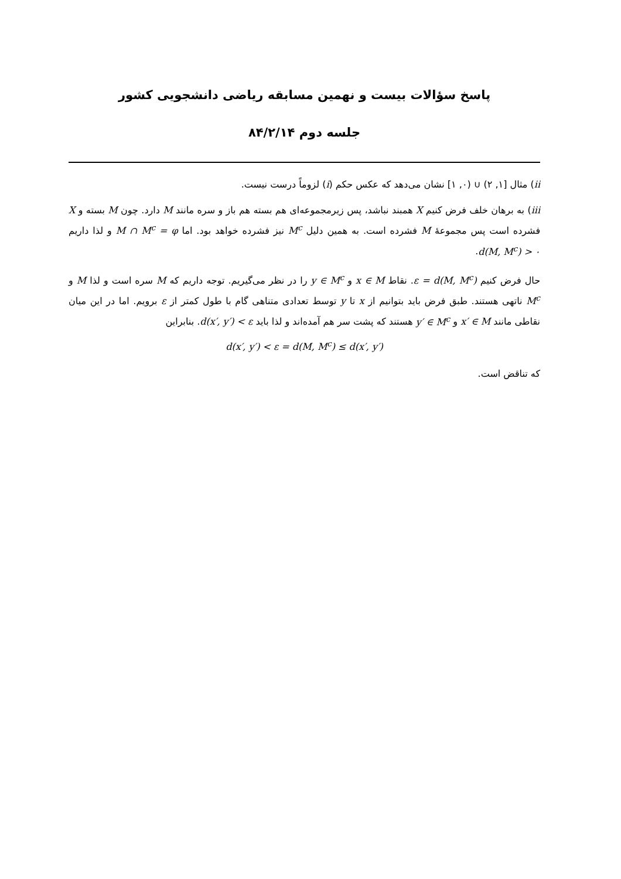پاسخ سؤالات بیست و نهمین مسابقه ریاضی دانشجویی کشور
جلسه دوم ۸۴/۲/۱۴
ii) مثال [۱, ۲) ∪ (۰, ۱] نشان می‌دهد که عکس حکم (i) لزوماً درست نیست.
iii) به برهان خلف فرض کنیم X همبند نباشد، پس زیرمجموعه‌ای هم بسته هم باز و سره مانند M دارد. چون M بسته و X فشرده است پس مجموعهٔ M فشرده است. به همین دلیل M<sup>c</sup> نیز فشرده خواهد بود. اما M ∩ M<sup>c</sup> = φ و لذا داریم d(M, M<sup>c</sup>) > ۰.
حال فرض کنیم ε = d(M, M<sup>c</sup>). نقاط x ∈ M و y ∈ M<sup>c</sup> را در نظر می‌گیریم. توجه داریم که M سره است و لذا M و M<sup>c</sup> ناتهی هستند. طبق فرض باید بتوانیم از x تا y توسط تعدادی متناهی گام با طول کمتر از ε برویم. اما در این میان نقاطی مانند x′ ∈ M و y′ ∈ M<sup>c</sup> هستند که پشت سر هم آمده‌اند و لذا باید d(x′, y′) < ε. بنابراین
d(x′, y′) < ε = d(M, M<sup>c</sup>) ≤ d(x′, y′)
که تناقض است.